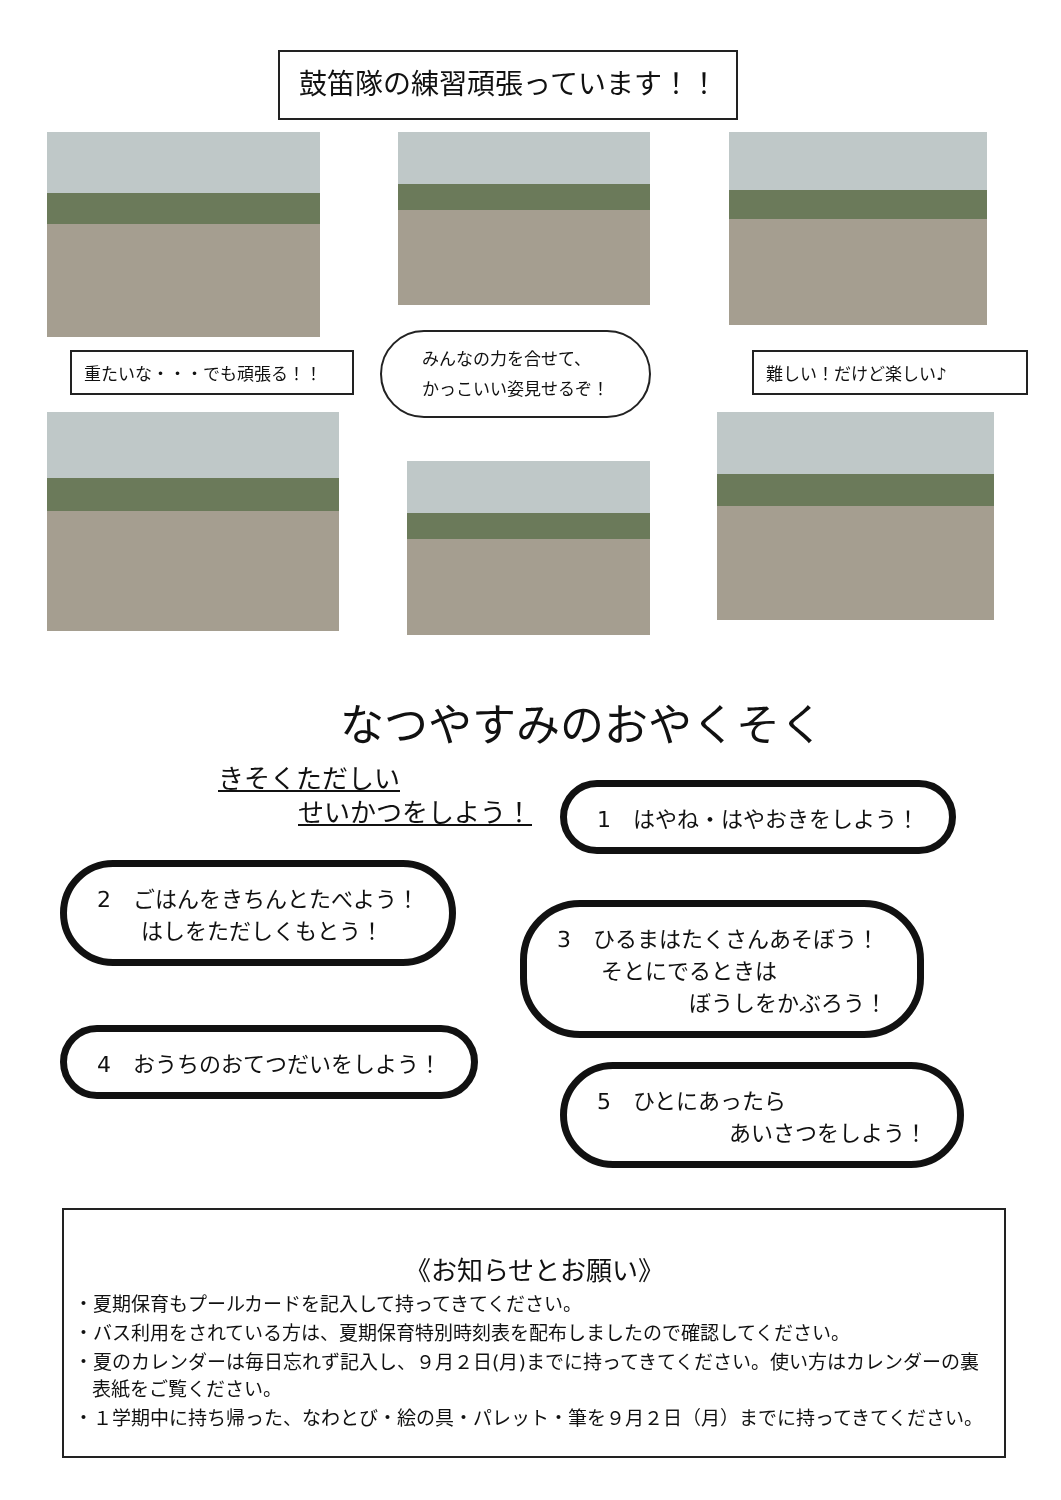鼓笛隊の練習頑張っています！！
重たいな・・・でも頑張る！！
みんなの力を合せて、
かっこいい姿見せるぞ！
難しい！だけど楽しい♪
なつやすみのおやくそく
きそくただしい
せいかつをしよう！
1　はやね・はやおきをしよう！
2　ごはんをきちんとたべよう！ 　　はしをただしくもとう！
3　ひるまはたくさんあそぼう！ 　　そとにでるときは 　　　　　　ぼうしをかぶろう！
4　おうちのおてつだいをしよう！
5　ひとにあったら 　　　　　　あいさつをしよう！
《お知らせとお願い》
・夏期保育もプールカードを記入して持ってきてください。
・バス利用をされている方は、夏期保育特別時刻表を配布しましたので確認してください。
・夏のカレンダーは毎日忘れず記入し、９月２日(月)までに持ってきてください。使い方はカレンダーの裏表紙をご覧ください。
・１学期中に持ち帰った、なわとび・絵の具・パレット・筆を９月２日（月）までに持ってきてください。